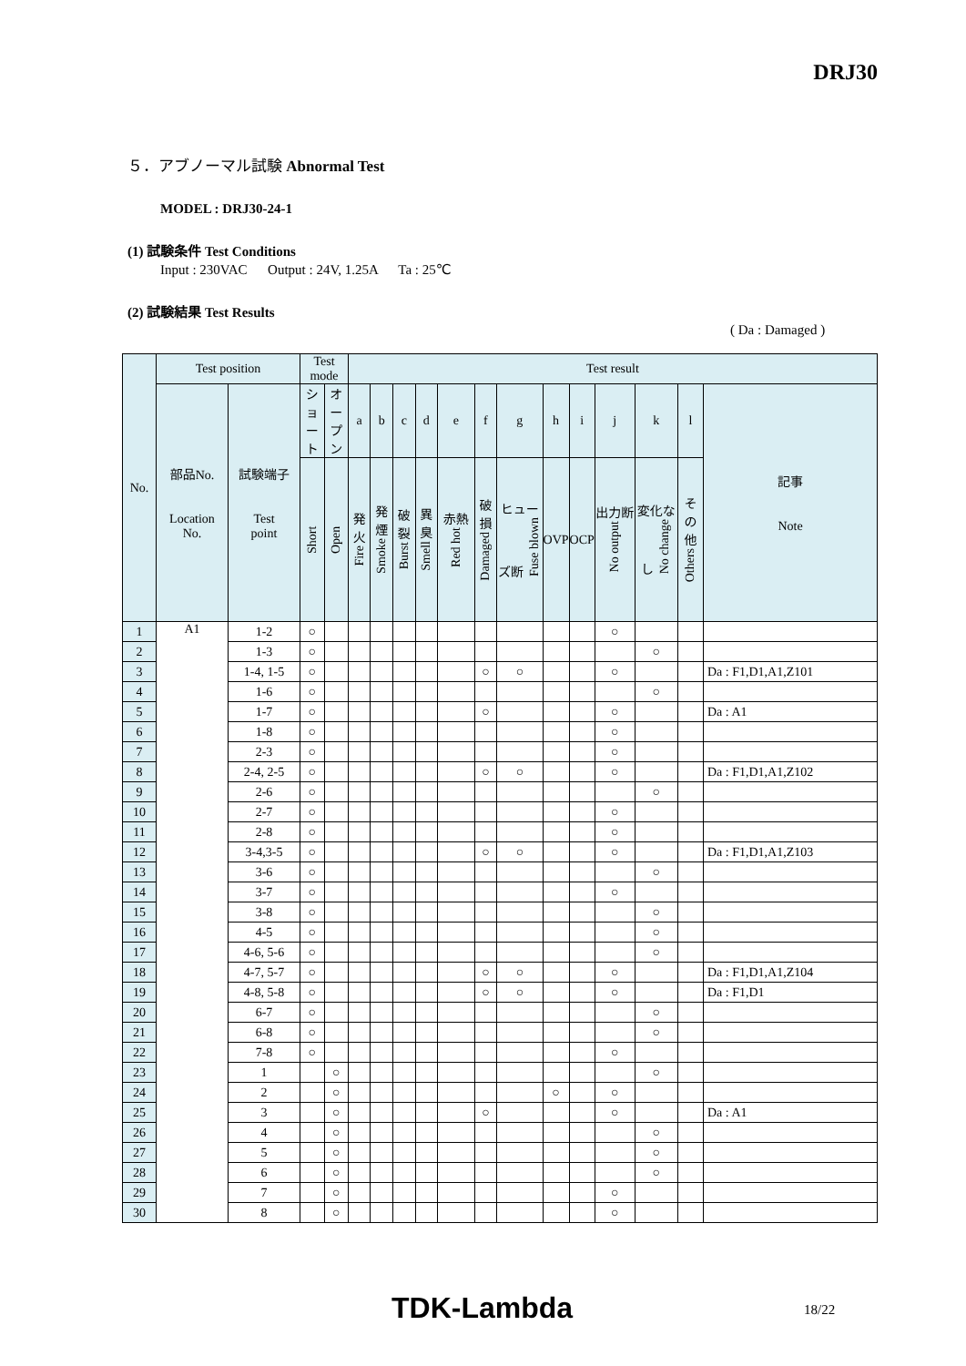DRJ30
５．アブノーマル試験 Abnormal Test
MODEL : DRJ30-24-1
(1) 試験条件 Test Conditions
Input : 230VAC Output : 24V, 1.25A Ta : 25℃
(2) 試験結果 Test Results
( Da : Damaged )
| No. | Test position | | Test mode | | Test result | | | | | | | | | | | | |
| --- | --- | --- | --- | --- | --- | --- | --- | --- | --- | --- | --- | --- | --- | --- | --- | --- | --- |
| | 部品No. Location No. | 試験端子 Test point | ショート | オープン | a | b | c | d | e | f | g | h | i | j | k | l | 記事 Note |
| | | | Short | Open | 発火 Fire | 発煙 Smoke | 破裂 Burst | 異臭 Smell | 赤熱 Red hot | 破損 Damaged | ヒューズ断 Fuse blown | OVP | OCP | 出力断 No output | 変化なし No change | その他 Others | |
| 1 | A1 | 1-2 | ○ | | | | | | | | | | | ○ | | | |
| 2 | | 1-3 | ○ | | | | | | | | | | | | ○ | | |
| 3 | | 1-4, 1-5 | ○ | | | | | | | ○ | ○ | | | ○ | | | Da : F1,D1,A1,Z101 |
| 4 | | 1-6 | ○ | | | | | | | | | | | | ○ | | |
| 5 | | 1-7 | ○ | | | | | | | ○ | | | | ○ | | | Da : A1 |
| 6 | | 1-8 | ○ | | | | | | | | | | | ○ | | | |
| 7 | | 2-3 | ○ | | | | | | | | | | | ○ | | | |
| 8 | | 2-4, 2-5 | ○ | | | | | | | ○ | ○ | | | ○ | | | Da : F1,D1,A1,Z102 |
| 9 | | 2-6 | ○ | | | | | | | | | | | | ○ | | |
| 10 | | 2-7 | ○ | | | | | | | | | | | ○ | | | |
| 11 | | 2-8 | ○ | | | | | | | | | | | ○ | | | |
| 12 | | 3-4,3-5 | ○ | | | | | | | ○ | ○ | | | ○ | | | Da : F1,D1,A1,Z103 |
| 13 | | 3-6 | ○ | | | | | | | | | | | | ○ | | |
| 14 | | 3-7 | ○ | | | | | | | | | | | ○ | | | |
| 15 | | 3-8 | ○ | | | | | | | | | | | | ○ | | |
| 16 | | 4-5 | ○ | | | | | | | | | | | | ○ | | |
| 17 | | 4-6, 5-6 | ○ | | | | | | | | | | | | ○ | | |
| 18 | | 4-7, 5-7 | ○ | | | | | | | ○ | ○ | | | ○ | | | Da : F1,D1,A1,Z104 |
| 19 | | 4-8, 5-8 | ○ | | | | | | | ○ | ○ | | | ○ | | | Da : F1,D1 |
| 20 | | 6-7 | ○ | | | | | | | | | | | | ○ | | |
| 21 | | 6-8 | ○ | | | | | | | | | | | | ○ | | |
| 22 | | 7-8 | ○ | | | | | | | | | | | ○ | | | |
| 23 | | 1 | | ○ | | | | | | | | | | | ○ | | |
| 24 | | 2 | | ○ | | | | | | | | ○ | | ○ | | | |
| 25 | | 3 | | ○ | | | | | | ○ | | | | ○ | | | Da : A1 |
| 26 | | 4 | | ○ | | | | | | | | | | | ○ | | |
| 27 | | 5 | | ○ | | | | | | | | | | | ○ | | |
| 28 | | 6 | | ○ | | | | | | | | | | | ○ | | |
| 29 | | 7 | | ○ | | | | | | | | | | ○ | | | |
| 30 | | 8 | | ○ | | | | | | | | | | ○ | | | |
TDK-Lambda 18/22